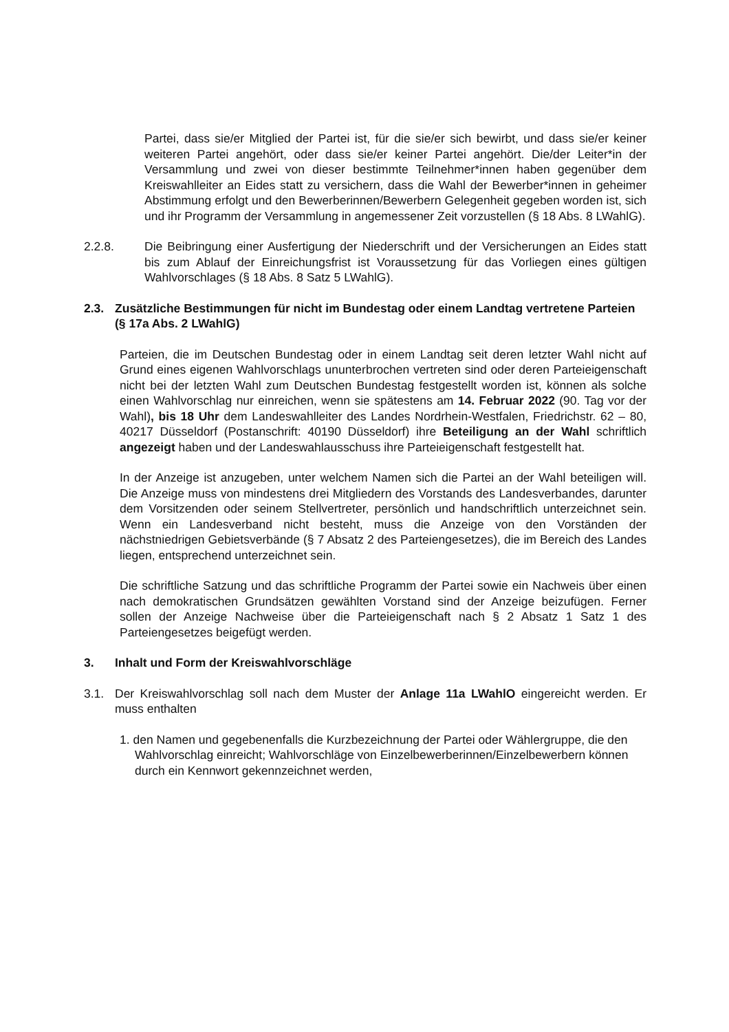Partei, dass sie/er Mitglied der Partei ist, für die sie/er sich bewirbt, und dass sie/er keiner weiteren Partei angehört, oder dass sie/er keiner Partei angehört. Die/der Leiter*in der Versammlung und zwei von dieser bestimmte Teilnehmer*innen haben gegenüber dem Kreiswahlleiter an Eides statt zu versichern, dass die Wahl der Bewerber*innen in geheimer Abstimmung erfolgt und den Bewerberinnen/Bewerbern Gelegenheit gegeben worden ist, sich und ihr Programm der Versammlung in angemessener Zeit vorzustellen (§ 18 Abs. 8 LWahlG).
2.2.8. Die Beibringung einer Ausfertigung der Niederschrift und der Versicherungen an Eides statt bis zum Ablauf der Einreichungsfrist ist Voraussetzung für das Vorliegen eines gültigen Wahlvorschlages (§ 18 Abs. 8 Satz 5 LWahlG).
2.3. Zusätzliche Bestimmungen für nicht im Bundestag oder einem Landtag vertretene Parteien (§ 17a Abs. 2 LWahlG)
Parteien, die im Deutschen Bundestag oder in einem Landtag seit deren letzter Wahl nicht auf Grund eines eigenen Wahlvorschlags ununterbrochen vertreten sind oder deren Parteieigenschaft nicht bei der letzten Wahl zum Deutschen Bundestag festgestellt worden ist, können als solche einen Wahlvorschlag nur einreichen, wenn sie spätestens am 14. Februar 2022 (90. Tag vor der Wahl), bis 18 Uhr dem Landeswahlleiter des Landes Nordrhein-Westfalen, Friedrichstr. 62 – 80, 40217 Düsseldorf (Postanschrift: 40190 Düsseldorf) ihre Beteiligung an der Wahl schriftlich angezeigt haben und der Landeswahlausschuss ihre Parteieigenschaft festgestellt hat.
In der Anzeige ist anzugeben, unter welchem Namen sich die Partei an der Wahl beteiligen will. Die Anzeige muss von mindestens drei Mitgliedern des Vorstands des Landesverbandes, darunter dem Vorsitzenden oder seinem Stellvertreter, persönlich und handschriftlich unterzeichnet sein. Wenn ein Landesverband nicht besteht, muss die Anzeige von den Vorständen der nächstniedrigen Gebietsverbände (§ 7 Absatz 2 des Parteiengesetzes), die im Bereich des Landes liegen, entsprechend unterzeichnet sein.
Die schriftliche Satzung und das schriftliche Programm der Partei sowie ein Nachweis über einen nach demokratischen Grundsätzen gewählten Vorstand sind der Anzeige beizufügen. Ferner sollen der Anzeige Nachweise über die Parteieigenschaft nach § 2 Absatz 1 Satz 1 des Parteiengesetzes beigefügt werden.
3. Inhalt und Form der Kreiswahlvorschläge
3.1. Der Kreiswahlvorschlag soll nach dem Muster der Anlage 11a LWahlO eingereicht werden. Er muss enthalten
1. den Namen und gegebenenfalls die Kurzbezeichnung der Partei oder Wählergruppe, die den Wahlvorschlag einreicht; Wahlvorschläge von Einzelbewerberinnen/Einzelbewerbern können durch ein Kennwort gekennzeichnet werden,